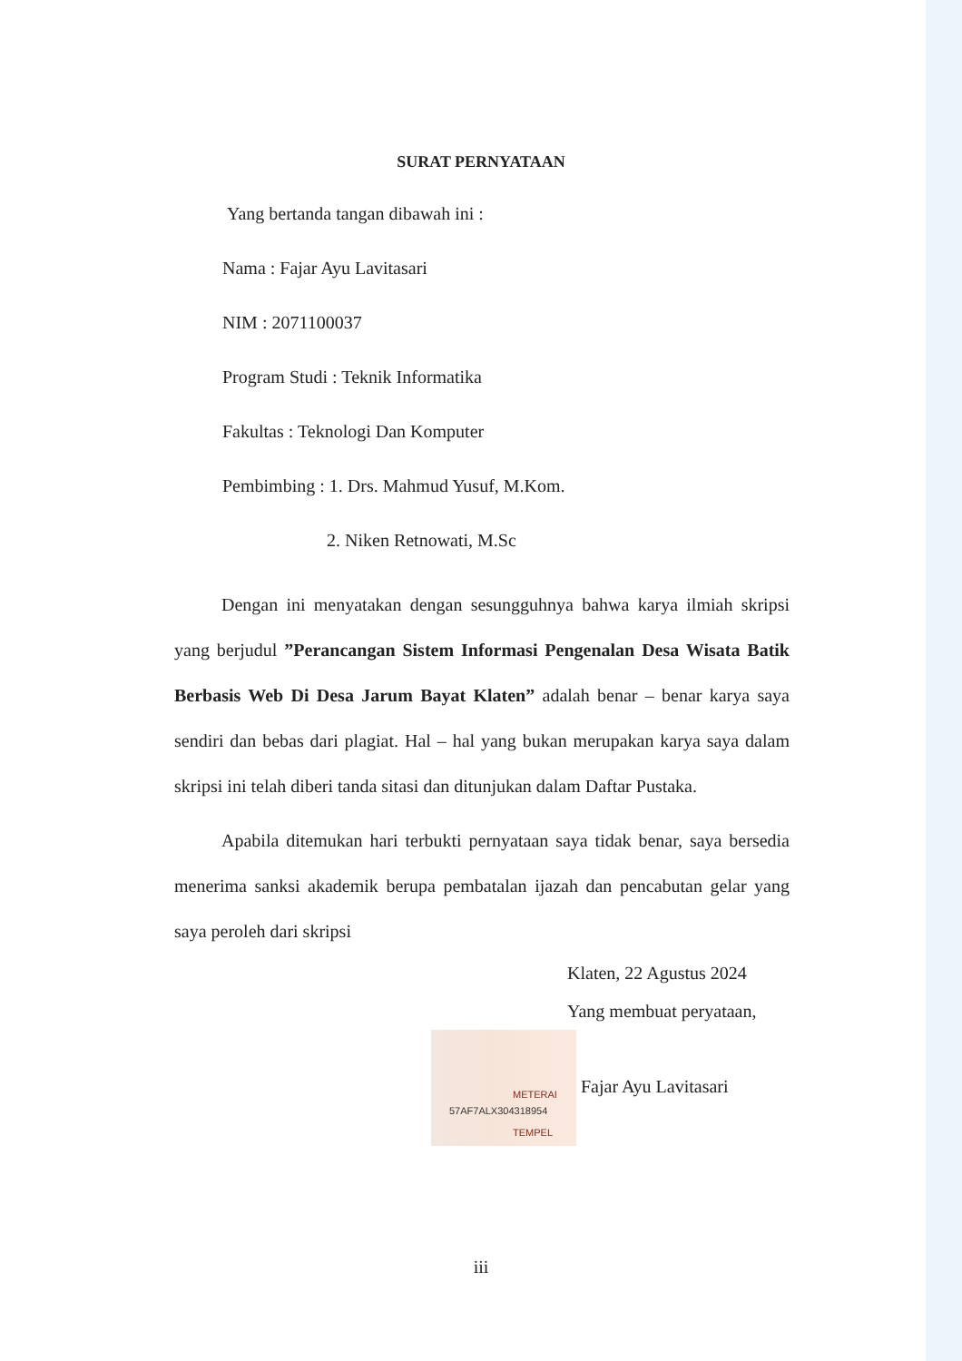SURAT PERNYATAAN
Yang bertanda tangan dibawah ini :
Nama : Fajar Ayu Lavitasari
NIM : 2071100037
Program Studi : Teknik Informatika
Fakultas : Teknologi Dan Komputer
Pembimbing : 1. Drs. Mahmud Yusuf, M.Kom.
2. Niken Retnowati, M.Sc
Dengan ini menyatakan dengan sesungguhnya bahwa karya ilmiah skripsi yang berjudul ”Perancangan Sistem Informasi Pengenalan Desa Wisata Batik Berbasis Web Di Desa Jarum Bayat Klaten” adalah benar – benar karya saya sendiri dan bebas dari plagiat. Hal – hal yang bukan merupakan karya saya dalam skripsi ini telah diberi tanda sitasi dan ditunjukan dalam Daftar Pustaka.
Apabila ditemukan hari terbukti pernyataan saya tidak benar, saya bersedia menerima sanksi akademik berupa pembatalan ijazah dan pencabutan gelar yang saya peroleh dari skripsi
Klaten, 22 Agustus 2024
Yang membuat peryataan,
METERAI
TEMPEL 57AF7ALX304318954 Fajar Ayu Lavitasari
iii